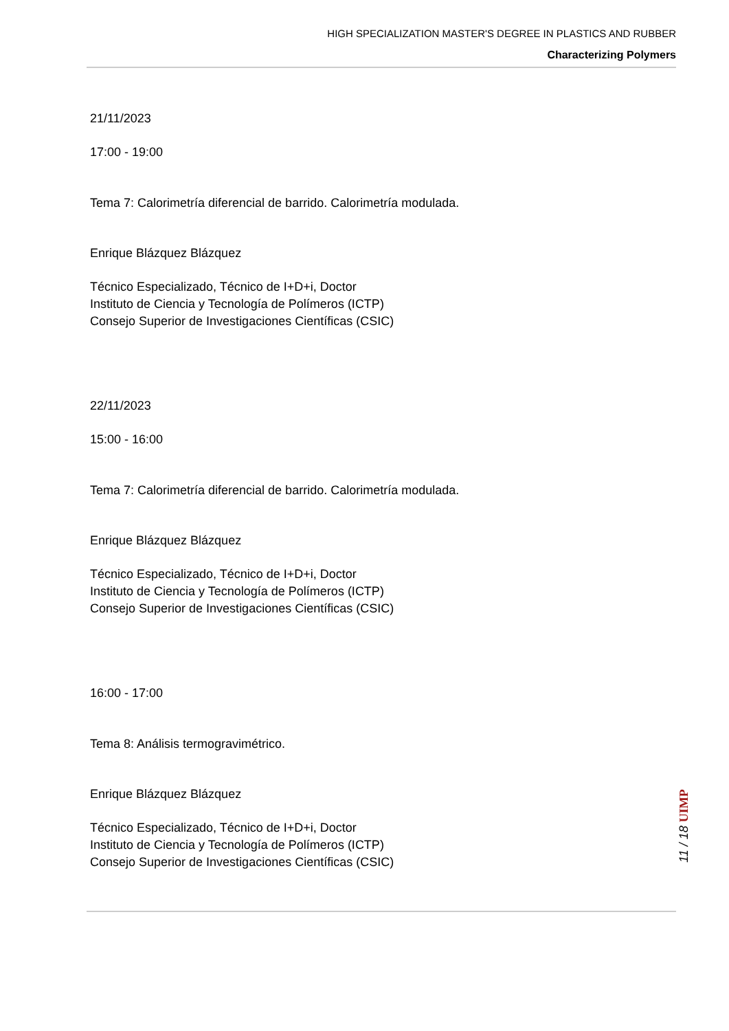HIGH SPECIALIZATION MASTER'S DEGREE IN PLASTICS AND RUBBER
Characterizing Polymers
21/11/2023
17:00 - 19:00
Tema 7: Calorimetría diferencial de barrido. Calorimetría modulada.
Enrique Blázquez Blázquez
Técnico Especializado, Técnico de I+D+i, Doctor
Instituto de Ciencia y Tecnología de Polímeros (ICTP)
Consejo Superior de Investigaciones Científicas (CSIC)
22/11/2023
15:00 - 16:00
Tema 7: Calorimetría diferencial de barrido. Calorimetría modulada.
Enrique Blázquez Blázquez
Técnico Especializado, Técnico de I+D+i, Doctor
Instituto de Ciencia y Tecnología de Polímeros (ICTP)
Consejo Superior de Investigaciones Científicas (CSIC)
16:00 - 17:00
Tema 8: Análisis termogravimétrico.
Enrique Blázquez Blázquez
Técnico Especializado, Técnico de I+D+i, Doctor
Instituto de Ciencia y Tecnología de Polímeros (ICTP)
Consejo Superior de Investigaciones Científicas (CSIC)
11 / 18 UIMP